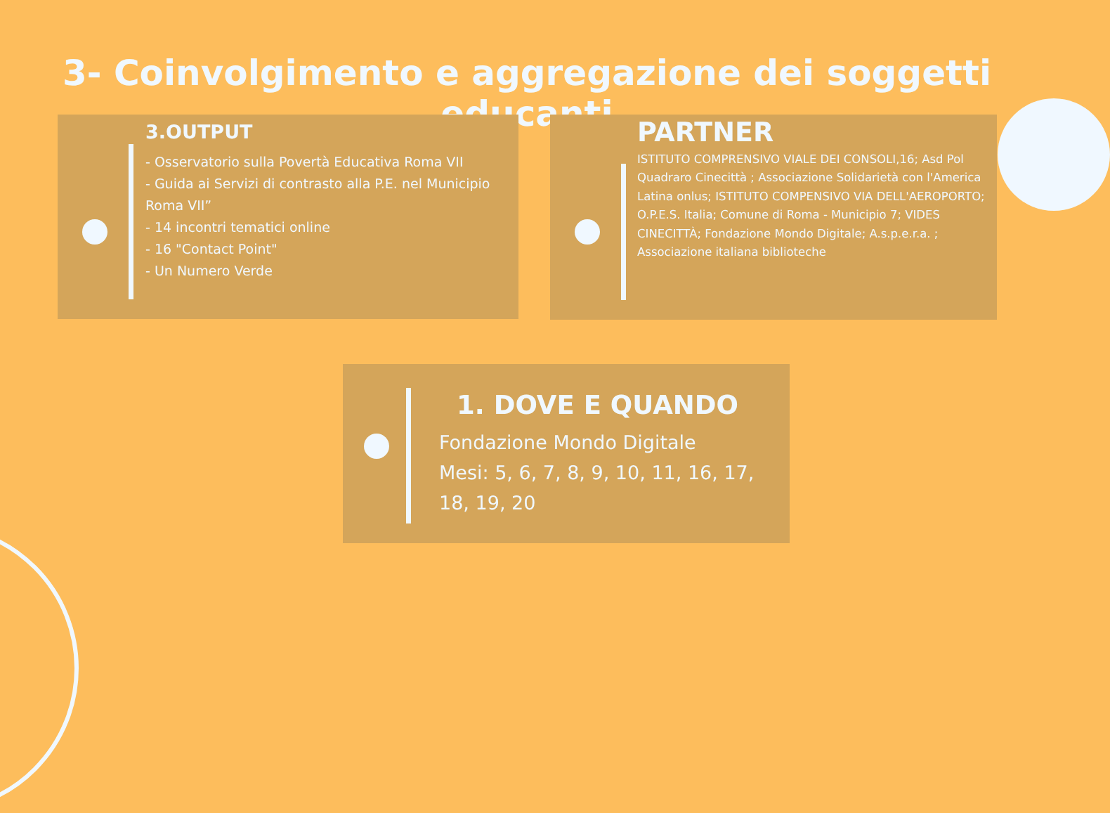3- Coinvolgimento e aggregazione dei soggetti educanti
3.OUTPUT
- Osservatorio sulla Povertà Educativa Roma VII
- Guida ai Servizi di contrasto alla P.E. nel Municipio Roma VII”
- 14 incontri tematici online
- 16 "Contact Point"
- Un Numero Verde
PARTNER
ISTITUTO COMPRENSIVO VIALE DEI CONSOLI,16; Asd Pol Quadraro Cinecittà ; Associazione Solidarietà con l'America Latina onlus; ISTITUTO COMPENSIVO VIA DELL'AEROPORTO; O.P.E.S. Italia; Comune di Roma - Municipio 7; VIDES CINECITTÀ; Fondazione Mondo Digitale; A.s.p.e.r.a. ; Associazione italiana biblioteche
1. DOVE E QUANDO
Fondazione Mondo Digitale
Mesi: 5, 6, 7, 8, 9, 10, 11, 16, 17, 18, 19, 20